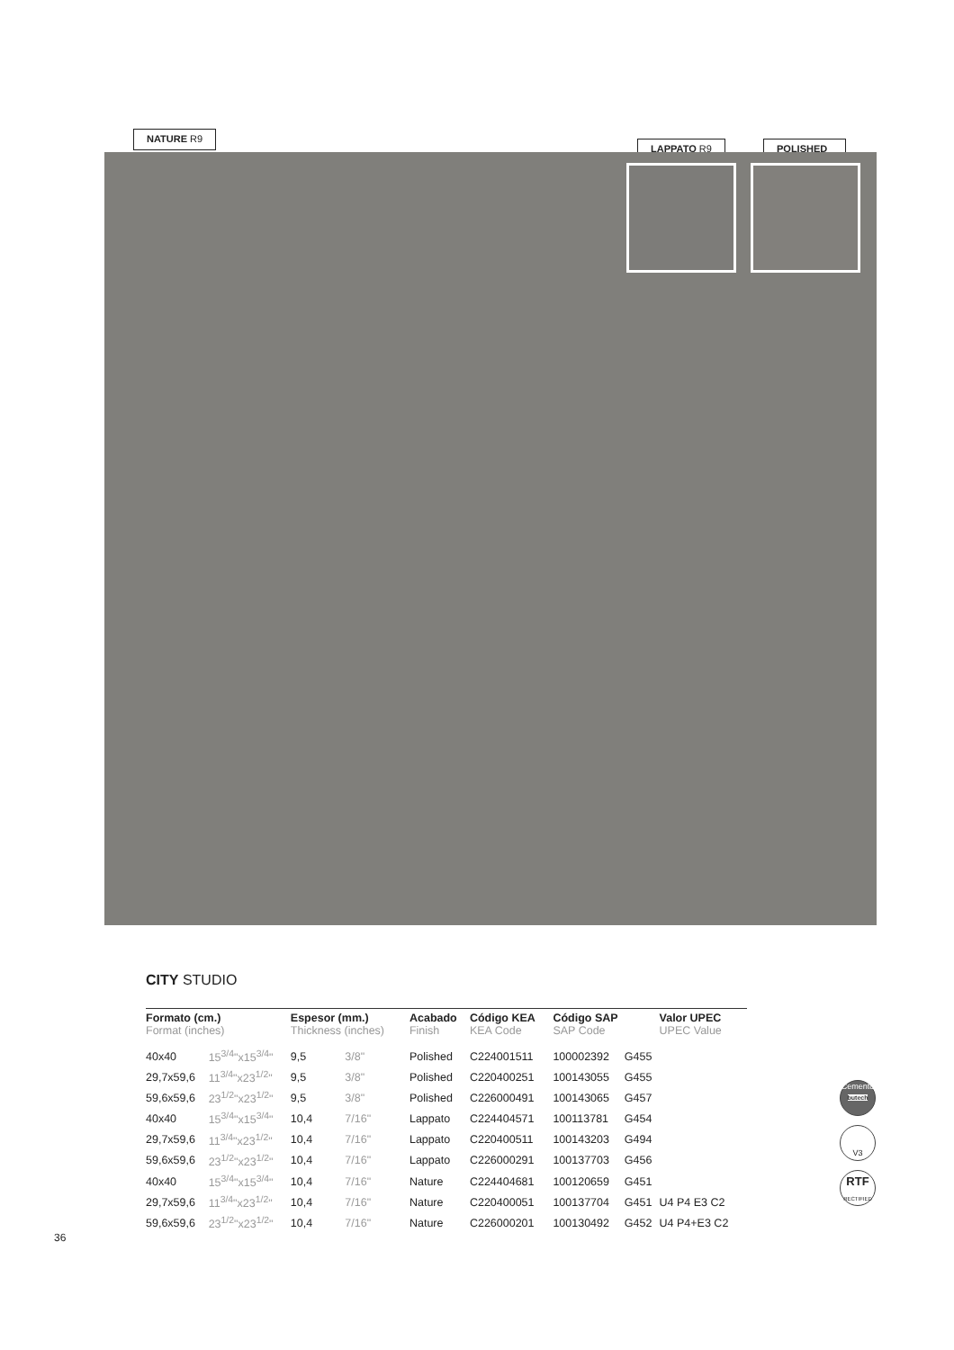NATURE R9
LAPPATO R9 POLISHED
CITY STUDIO
| Formato (cm.) Format (inches) | | Espesor (mm.) Thickness (inches) | | Acabado Finish | Código KEA KEA Code | Código SAP SAP Code | | Valor UPEC UPEC Value |
| --- | --- | --- | --- | --- | --- | --- | --- | --- |
| 40x40 | 15<sup>3/4</sup>"x15<sup>3/4</sup>" | 9,5 | 3/8" | Polished | C224001511 | 100002392 | G455 | |
| 29,7x59,6 | 11<sup>3/4</sup>"x23<sup>1/2</sup>" | 9,5 | 3/8" | Polished | C220400251 | 100143055 | G455 | |
| 59,6x59,6 | 23<sup>1/2</sup>"x23<sup>1/2</sup>" | 9,5 | 3/8" | Polished | C226000491 | 100143065 | G457 | |
| 40x40 | 15<sup>3/4</sup>"x15<sup>3/4</sup>" | 10,4 | 7/16" | Lappato | C224404571 | 100113781 | G454 | |
| 29,7x59,6 | 11<sup>3/4</sup>"x23<sup>1/2</sup>" | 10,4 | 7/16" | Lappato | C220400511 | 100143203 | G494 | |
| 59,6x59,6 | 23<sup>1/2</sup>"x23<sup>1/2</sup>" | 10,4 | 7/16" | Lappato | C226000291 | 100137703 | G456 | |
| 40x40 | 15<sup>3/4</sup>"x15<sup>3/4</sup>" | 10,4 | 7/16" | Nature | C224404681 | 100120659 | G451 | |
| 29,7x59,6 | 11<sup>3/4</sup>"x23<sup>1/2</sup>" | 10,4 | 7/16" | Nature | C220400051 | 100137704 | G451 | U4 P4 E3 C2 |
| 59,6x59,6 | 23<sup>1/2</sup>"x23<sup>1/2</sup>" | 10,4 | 7/16" | Nature | C226000201 | 100130492 | G452 | U4 P4+E3 C2 |
Cemento
butech
V3
RTF
RECTIFIED
36